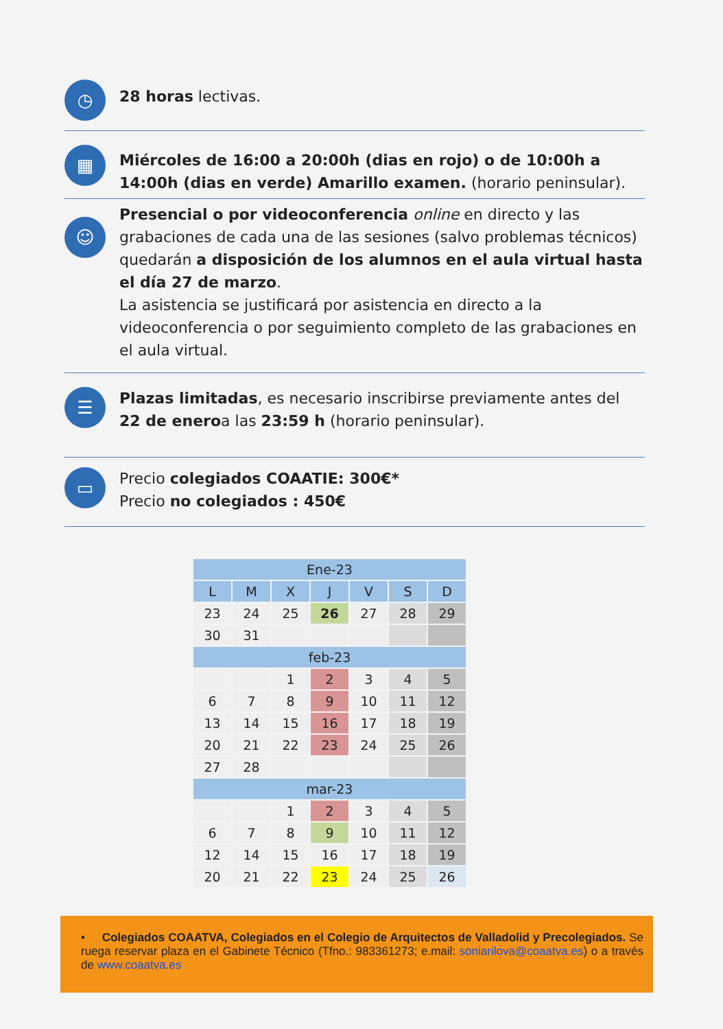◷
28 horas lectivas.
▦
Miércoles de 16:00 a 20:00h (dias en rojo) o de 10:00h a 14:00h (dias en verde) Amarillo examen. (horario peninsular).
☺
Presencial o por videoconferencia online en directo y las grabaciones de cada una de las sesiones (salvo problemas técnicos) quedarán a disposición de los alumnos en el aula virtual hasta el día 27 de marzo.
La asistencia se justificará por asistencia en directo a la videoconferencia o por seguimiento completo de las grabaciones en el aula virtual.
☰
Plazas limitadas, es necesario inscribirse previamente antes del 22 de eneroa las 23:59 h (horario peninsular).
▭
Precio colegiados COAATIE: 300€*
Precio no colegiados : 450€
| Ene-23 | | | | | | |
| --- | --- | --- | --- | --- | --- | --- |
| L | M | X | J | V | S | D |
| 23 | 24 | 25 | 26 | 27 | 28 | 29 |
| 30 | 31 | | | | | |
| feb-23 | | | | | | |
| | | 1 | 2 | 3 | 4 | 5 |
| 6 | 7 | 8 | 9 | 10 | 11 | 12 |
| 13 | 14 | 15 | 16 | 17 | 18 | 19 |
| 20 | 21 | 22 | 23 | 24 | 25 | 26 |
| 27 | 28 | | | | | |
| mar-23 | | | | | | |
| | | 1 | 2 | 3 | 4 | 5 |
| 6 | 7 | 8 | 9 | 10 | 11 | 12 |
| 12 | 14 | 15 | 16 | 17 | 18 | 19 |
| 20 | 21 | 22 | 23 | 24 | 25 | 26 |
• Colegiados COAATVA, Colegiados en el Colegio de Arquitectos de Valladolid y Precolegiados. Se ruega reservar plaza en el Gabinete Técnico (Tfno.: 983361273; e.mail: soniarilova@coaatva.es) o a través de www.coaatva.es